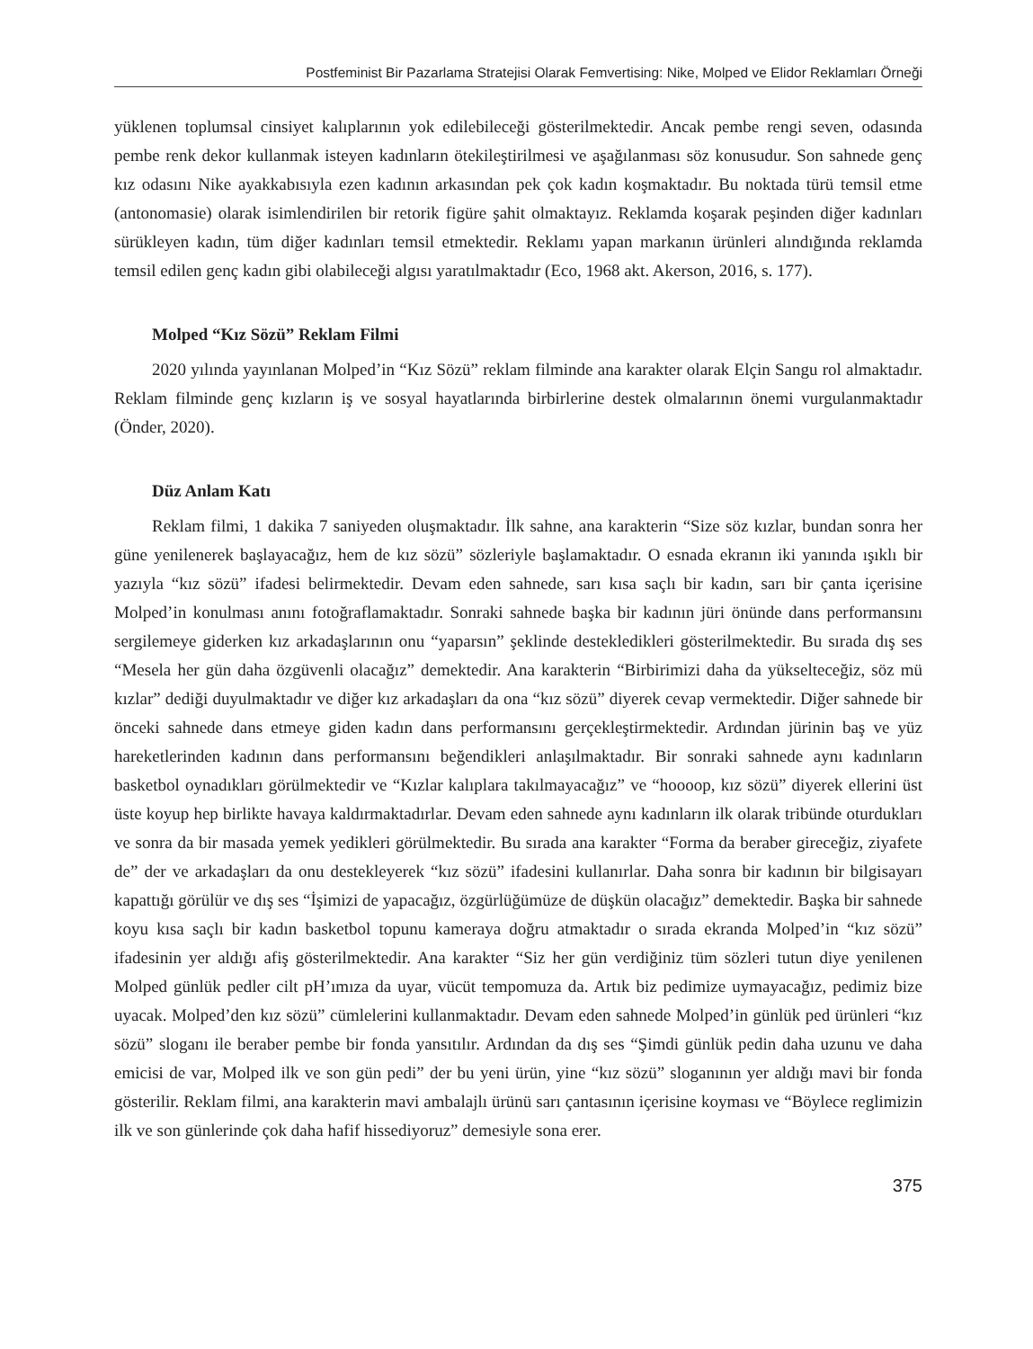Postfeminist Bir Pazarlama Stratejisi Olarak Femvertising: Nike, Molped ve Elidor Reklamları Örneği
yüklenen toplumsal cinsiyet kalıplarının yok edilebileceği gösterilmektedir. Ancak pembe rengi seven, odasında pembe renk dekor kullanmak isteyen kadınların ötekileştirilmesi ve aşağılanması söz konusudur. Son sahnede genç kız odasını Nike ayakkabısıyla ezen kadının arkasından pek çok kadın koşmaktadır. Bu noktada türü temsil etme (antonomasie) olarak isimlendirilen bir retorik figüre şahit olmaktayız. Reklamda koşarak peşinden diğer kadınları sürükleyen kadın, tüm diğer kadınları temsil etmektedir. Reklamı yapan markanın ürünleri alındığında reklamda temsil edilen genç kadın gibi olabileceği algısı yaratılmaktadır (Eco, 1968 akt. Akerson, 2016, s. 177).
Molped “Kız Sözü” Reklam Filmi
2020 yılında yayınlanan Molped’in “Kız Sözü” reklam filminde ana karakter olarak Elçin Sangu rol almaktadır. Reklam filminde genç kızların iş ve sosyal hayatlarında birbirlerine destek olmalarının önemi vurgulanmaktadır (Önder, 2020).
Düz Anlam Katı
Reklam filmi, 1 dakika 7 saniyeden oluşmaktadır. İlk sahne, ana karakterin “Size söz kızlar, bundan sonra her güne yenilenerek başlayacağız, hem de kız sözü” sözleriyle başlamaktadır. O esnada ekranın iki yanında ışıklı bir yazıyla “kız sözü” ifadesi belirmektedir. Devam eden sahnede, sarı kısa saçlı bir kadın, sarı bir çanta içerisine Molped’in konulması anını fotoğraflamaktadır. Sonraki sahnede başka bir kadının jüri önünde dans performansını sergilemeye giderken kız arkadaşlarının onu “yaparsın” şeklinde destekledikleri gösterilmektedir. Bu sırada dış ses “Mesela her gün daha özgüvenli olacağız” demektedir. Ana karakterin “Birbirimizi daha da yükselteceğiz, söz mü kızlar” dediği duyulmaktadır ve diğer kız arkadaşları da ona “kız sözü” diyerek cevap vermektedir. Diğer sahnede bir önceki sahnede dans etmeye giden kadın dans performansını gerçekleştirmektedir. Ardından jürinin baş ve yüz hareketlerinden kadının dans performansını beğendikleri anlaşılmaktadır. Bir sonraki sahnede aynı kadınların basketbol oynadıkları görülmektedir ve “Kızlar kalıplara takılmayacağız” ve “hoooop, kız sözü” diyerek ellerini üst üste koyup hep birlikte havaya kaldırmaktadırlar. Devam eden sahnede aynı kadınların ilk olarak tribünde oturdukları ve sonra da bir masada yemek yedikleri görülmektedir. Bu sırada ana karakter “Forma da beraber gireceğiz, ziyafete de” der ve arkadaşları da onu destekleyerek “kız sözü” ifadesini kullanırlar. Daha sonra bir kadının bir bilgisayarı kapattığı görülür ve dış ses “İşimizi de yapacağız, özgürlüğümüze de düşkün olacağız” demektedir. Başka bir sahnede koyu kısa saçlı bir kadın basketbol topunu kameraya doğru atmaktadır o sırada ekranda Molped’in “kız sözü” ifadesinin yer aldığı afiş gösterilmektedir. Ana karakter “Siz her gün verdiğiniz tüm sözleri tutun diye yenilenen Molped günlük pedler cilt pH’ımıza da uyar, vücüt tempomuza da. Artık biz pedimize uymayacağız, pedimiz bize uyacak. Molped’den kız sözü” cümlelerini kullanmaktadır. Devam eden sahnede Molped’in günlük ped ürünleri “kız sözü” sloganı ile beraber pembe bir fonda yansıtılır. Ardından da dış ses “Şimdi günlük pedin daha uzunu ve daha emicisi de var, Molped ilk ve son gün pedi” der bu yeni ürün, yine “kız sözü” sloganının yer aldığı mavi bir fonda gösterilir. Reklam filmi, ana karakterin mavi ambalajlı ürünü sarı çantasının içerisine koyması ve “Böylece reglimizin ilk ve son günlerinde çok daha hafif hissediyoruz” demesiyle sona erer.
375